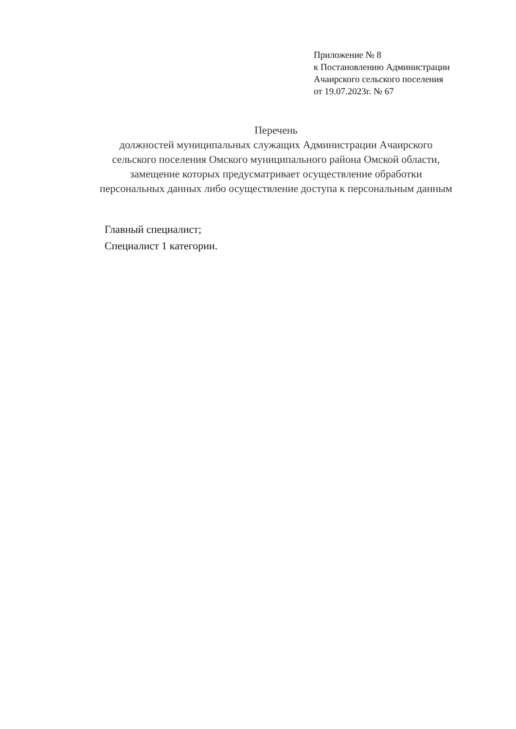Приложение № 8
к Постановлению Администрации
Ачаирского сельского поселения
от 19.07.2023г. № 67
Перечень
должностей муниципальных служащих Администрации Ачаирского
сельского поселения Омского муниципального района Омской области,
замещение которых предусматривает осуществление обработки
персональных данных либо осуществление доступа к персональным данным
Главный специалист;
Специалист 1 категории.